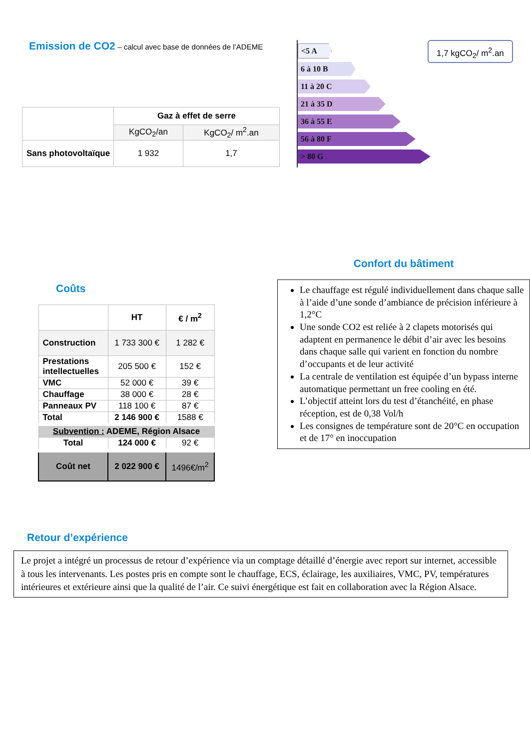Emission de CO2 – calcul avec base de données de l’ADEME
| | Gaz à effet de serre | |
| | KgCO<sub>2</sub>/an | KgCO<sub>2</sub>/ m<sup>2</sup>.an |
| Sans photovoltaïque | 1 932 | 1,7 |
<5 A
6 à 10 B
11 à 20 C
21 à 35 D
36 à 55 E
56 à 80 F
> 80 G
1,7 kgCO<sub>2</sub>/ m<sup>2</sup>.an
Coûts
| | HT | € / m<sup>2</sup> |
| Construction | 1 733 300 € | 1 282 € |
| Prestations intellectuelles | 205 500 € | 152 € |
| VMC | 52 000 € | 39 € |
| Chauffage | 38 000 € | 28 € |
| Panneaux PV | 118 100 € | 87 € |
| Total | 2 146 900 € | 1588 € |
| Subvention : ADEME, Région Alsace | | |
| Total | 124 000 € | 92 € |
| Coût net | 2 022 900 € | 1496€/m<sup>2</sup> |
Confort du bâtiment
Le chauffage est régulé individuellement dans chaque salle à l’aide d’une sonde d’ambiance de précision inférieure à 1,2°C
Une sonde CO2 est reliée à 2 clapets motorisés qui adaptent en permanence le débit d’air avec les besoins dans chaque salle qui varient en fonction du nombre d’occupants et de leur activité
La centrale de ventilation est équipée d’un bypass interne automatique permettant un free cooling en été.
L’objectif atteint lors du test d’étanchéité, en phase réception, est de 0,38 Vol/h
Les consignes de température sont de 20°C en occupation et de 17° en inoccupation
Retour d’expérience
Le projet a intégré un processus de retour d’expérience via un comptage détaillé d’énergie avec report sur internet, accessible à tous les intervenants. Les postes pris en compte sont le chauffage, ECS, éclairage, les auxiliaires, VMC, PV, températures intérieures et extérieure ainsi que la qualité de l’air. Ce suivi énergétique est fait en collaboration avec la Région Alsace.